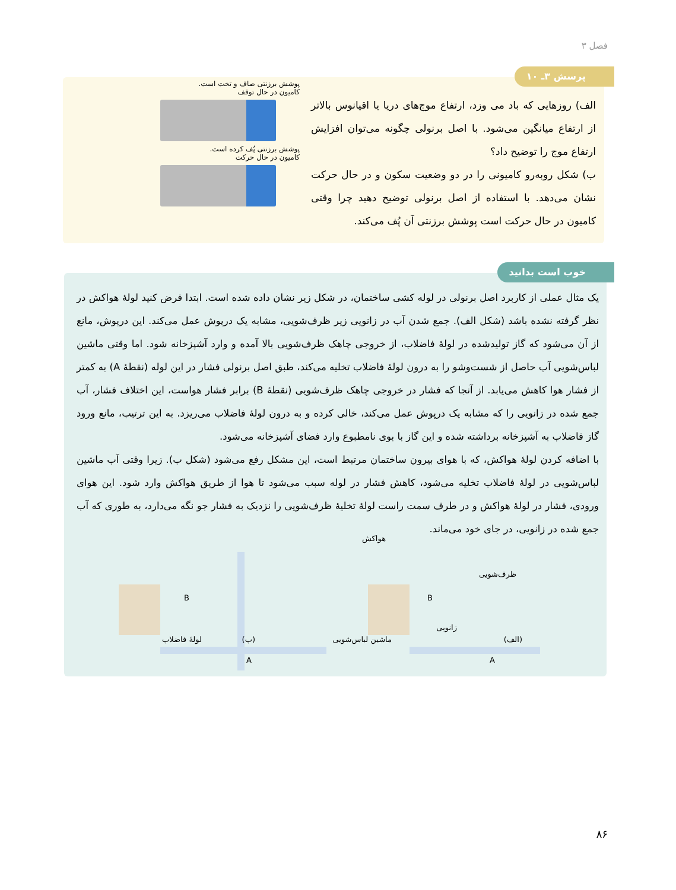فصل ۳
پرسش ۳ـ ۱۰
الف) روزهایی که باد می وزد، ارتفاع موج‌های دریا یا اقیانوس بالاتر از ارتفاع میانگین می‌شود. با اصل برنولی چگونه می‌توان افزایش ارتفاع موج را توضیح داد؟
ب) شکل روبه‌رو کامیونی را در دو وضعیت سکون و در حال حرکت نشان می‌دهد. با استفاده از اصل برنولی توضیح دهید چرا وقتی کامیون در حال حرکت است پوشش برزنتی آن پُف می‌کند.
پوشش برزنتی صاف و تخت است.
کامیون در حال توقف
پوشش برزنتی پُف کرده است.
کامیون در حال حرکت
خوب است بدانید
یک مثال عملی از کاربرد اصل برنولی در لوله کشی ساختمان، در شکل زیر نشان داده شده است. ابتدا فرض کنید لولهٔ هواکش در نظر گرفته نشده باشد (شکل الف). جمع شدن آب در زانویی زیر ظرف‌شویی، مشابه یک درپوش عمل می‌کند. این درپوش، مانع از آن می‌شود که گاز تولیدشده در لولهٔ فاضلاب، از خروجی چاهک ظرف‌شویی بالا آمده و وارد آشپزخانه شود. اما وقتی ماشین لباس‌شویی آب حاصل از شست‌وشو را به درون لولهٔ فاضلاب تخلیه می‌کند، طبق اصل برنولی فشار در این لوله (نقطهٔ A) به کمتر از فشار هوا کاهش می‌یابد. از آنجا که فشار در خروجی چاهک ظرف‌شویی (نقطهٔ B) برابر فشار هواست، این اختلاف فشار، آب جمع شده در زانویی را که مشابه یک درپوش عمل می‌کند، خالی کرده و به درون لولهٔ فاضلاب می‌ریزد. به این ترتیب، مانع ورود گاز فاضلاب به آشپزخانه برداشته شده و این گاز با بوی نامطبوع وارد فضای آشپزخانه می‌شود.
با اضافه کردن لولهٔ هواکش، که با هوای بیرون ساختمان مرتبط است، این مشکل رفع می‌شود (شکل ب). زیرا وقتی آب ماشین لباس‌شویی در لولهٔ فاضلاب تخلیه می‌شود، کاهش فشار در لوله سبب می‌شود تا هوا از طریق هواکش وارد شود. این هوای ورودی، فشار در لولهٔ هواکش و در طرف سمت راست لولهٔ تخلیهٔ ظرف‌شویی را نزدیک به فشار جو نگه می‌دارد، به طوری که آب جمع شده در زانویی، در جای خود می‌ماند.
هواکش
ظرف‌شویی
زانویی
ماشین لباس‌شویی (الف) (ب) لولهٔ فاضلاب
B
A
B
A
۸۶